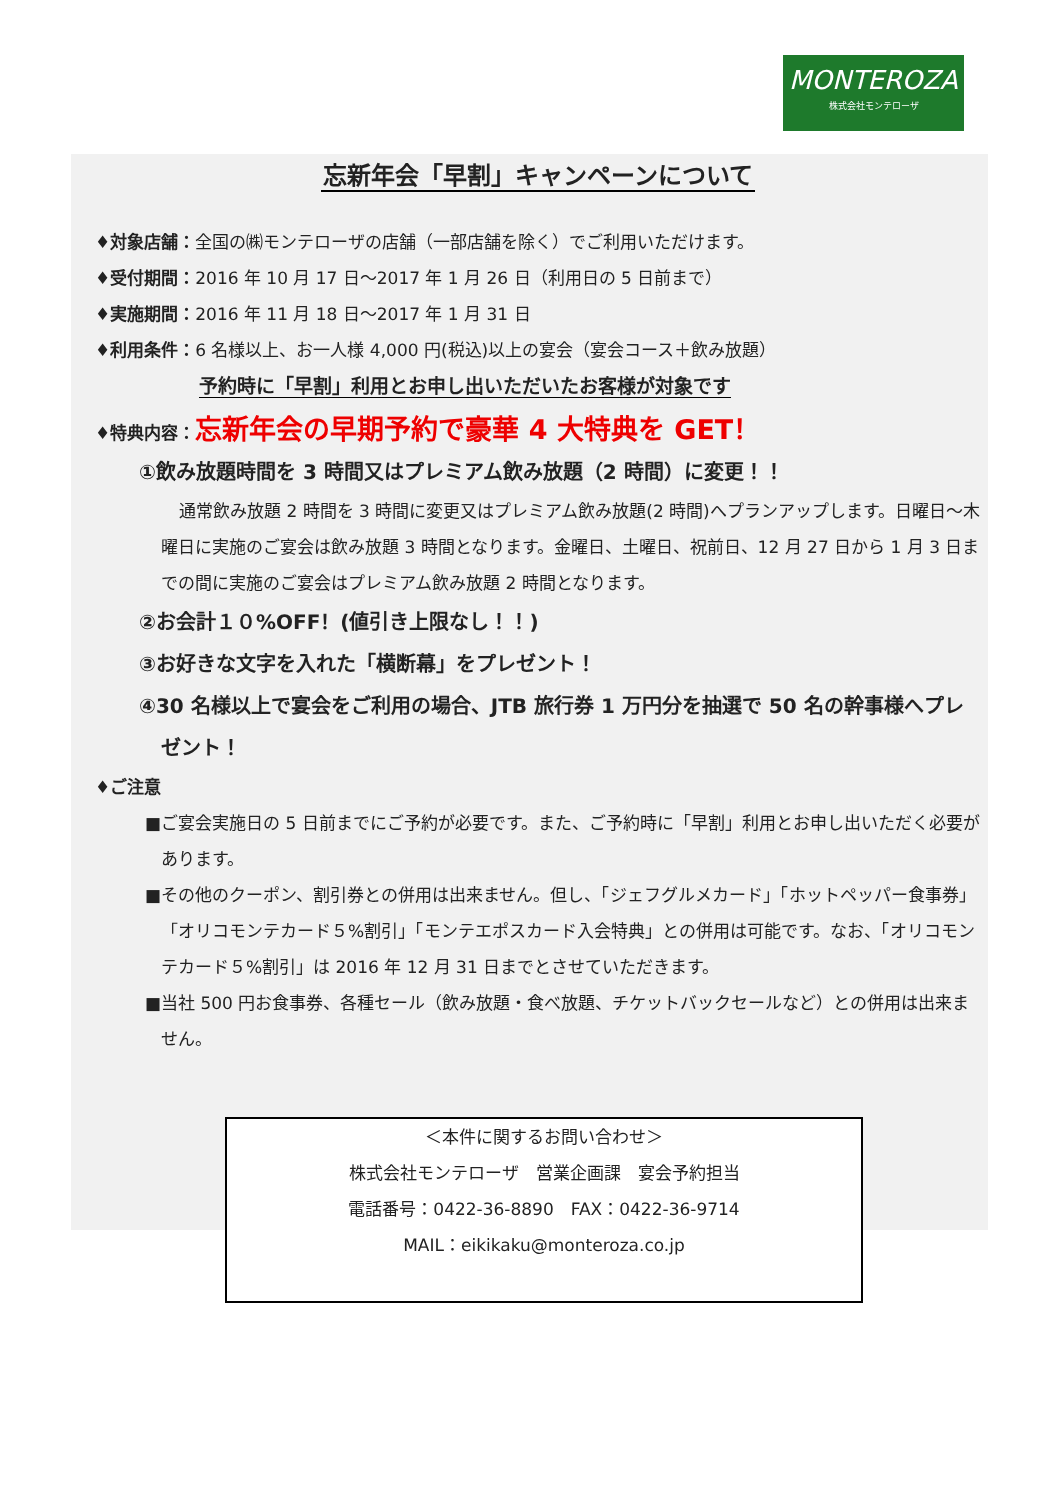MONTEROZA
株式会社モンテローザ
忘新年会「早割」キャンペーンについて
♦対象店舗：全国の㈱モンテローザの店舗（一部店舗を除く）でご利用いただけます。
♦受付期間：2016 年 10 月 17 日～2017 年 1 月 26 日（利用日の 5 日前まで）
♦実施期間：2016 年 11 月 18 日～2017 年 1 月 31 日
♦利用条件：6 名様以上、お一人様 4,000 円(税込)以上の宴会（宴会コース＋飲み放題）
予約時に「早割」利用とお申し出いただいたお客様が対象です
♦特典内容：忘新年会の早期予約で豪華 4 大特典を GET！
①飲み放題時間を 3 時間又はプレミアム飲み放題（2 時間）に変更！！
通常飲み放題 2 時間を 3 時間に変更又はプレミアム飲み放題(2 時間)へプランアップします。日曜日～木曜日に実施のご宴会は飲み放題 3 時間となります。金曜日、土曜日、祝前日、12 月 27 日から 1 月 3 日までの間に実施のご宴会はプレミアム飲み放題 2 時間となります。
②お会計１０%OFF！(値引き上限なし！！)
③お好きな文字を入れた「横断幕」をプレゼント！
④30 名様以上で宴会をご利用の場合、JTB 旅行券 1 万円分を抽選で 50 名の幹事様へプレゼント！
♦ご注意
■ご宴会実施日の 5 日前までにご予約が必要です。また、ご予約時に「早割」利用とお申し出いただく必要があります。
■その他のクーポン、割引券との併用は出来ません。但し、「ジェフグルメカード」「ホットペッパー食事券」「オリコモンテカード５%割引」「モンテエポスカード入会特典」との併用は可能です。なお、「オリコモンテカード５%割引」は 2016 年 12 月 31 日までとさせていただきます。
■当社 500 円お食事券、各種セール（飲み放題・食べ放題、チケットバックセールなど）との併用は出来ません。
＜本件に関するお問い合わせ＞
株式会社モンテローザ　営業企画課　宴会予約担当
電話番号：0422-36-8890　FAX：0422-36-9714
MAIL：eikikaku@monteroza.co.jp